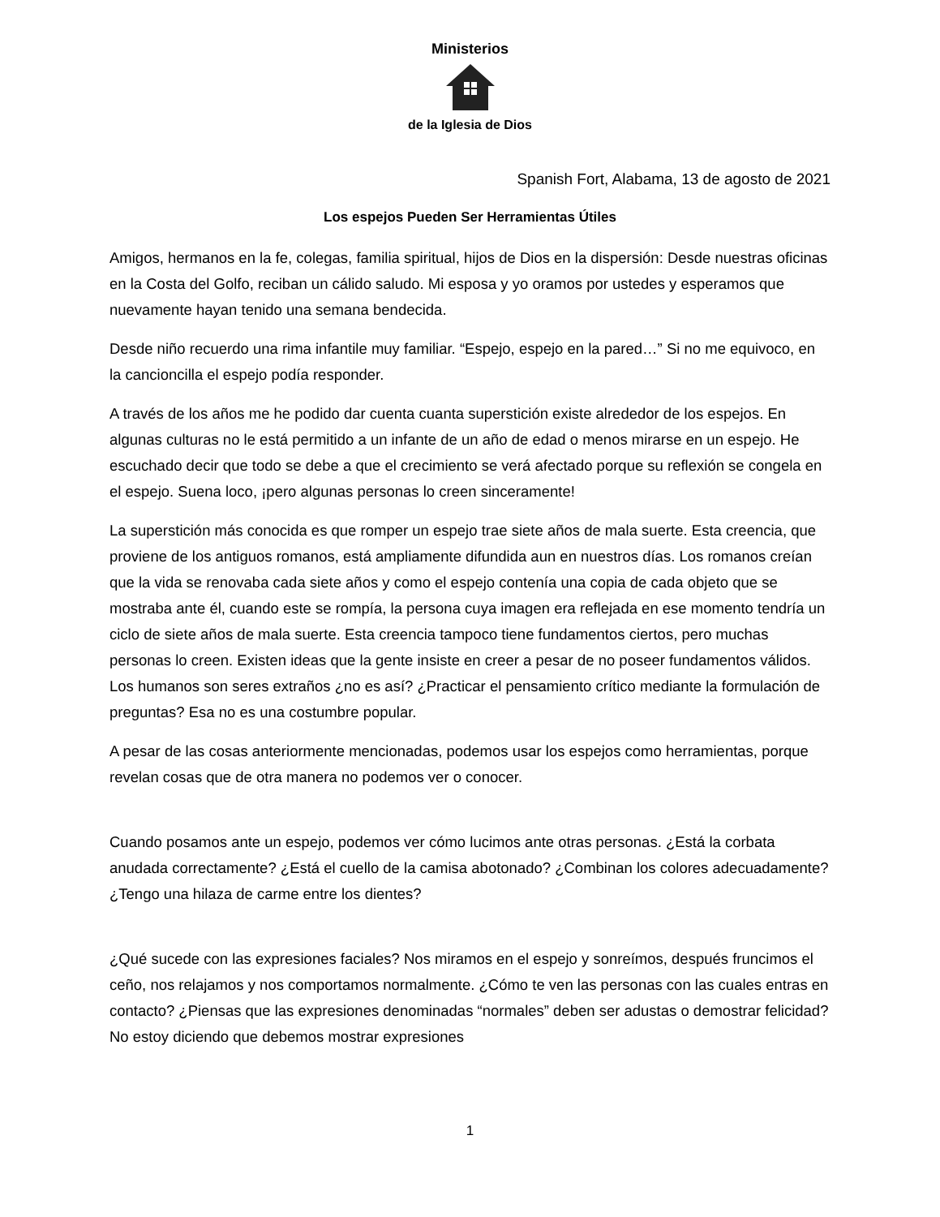Ministerios
de la Iglesia de Dios
Spanish Fort, Alabama, 13 de agosto de 2021
Los espejos Pueden Ser Herramientas Útiles
Amigos, hermanos en la fe, colegas, familia spiritual, hijos de Dios en la dispersión: Desde nuestras oficinas en la Costa del Golfo, reciban un cálido saludo. Mi esposa y yo oramos por ustedes y esperamos que nuevamente hayan tenido una semana bendecida.
Desde niño recuerdo una rima infantile muy familiar. “Espejo, espejo en la pared…” Si no me equivoco, en la cancioncilla el espejo podía responder.
A través de los años me he podido dar cuenta cuanta superstición existe alrededor de los espejos. En algunas culturas no le está permitido a un infante de un año de edad o menos mirarse en un espejo. He escuchado decir que todo se debe a que el crecimiento se verá afectado porque su reflexión se congela en el espejo. Suena loco, ¡pero algunas personas lo creen sinceramente!
La superstición más conocida es que romper un espejo trae siete años de mala suerte. Esta creencia, que proviene de los antiguos romanos, está ampliamente difundida aun en nuestros días. Los romanos creían que la vida se renovaba cada siete años y como el espejo contenía una copia de cada objeto que se mostraba ante él, cuando este se rompía, la persona cuya imagen era reflejada en ese momento tendría un ciclo de siete años de mala suerte. Esta creencia tampoco tiene fundamentos ciertos, pero muchas personas lo creen. Existen ideas que la gente insiste en creer a pesar de no poseer fundamentos válidos. Los humanos son seres extraños ¿no es así? ¿Practicar el pensamiento crítico mediante la formulación de preguntas? Esa no es una costumbre popular.
A pesar de las cosas anteriormente mencionadas, podemos usar los espejos como herramientas, porque revelan cosas que de otra manera no podemos ver o conocer.
Cuando posamos ante un espejo, podemos ver cómo lucimos ante otras personas. ¿Está la corbata anudada correctamente? ¿Está el cuello de la camisa abotonado? ¿Combinan los colores adecuadamente? ¿Tengo una hilaza de carme entre los dientes?
¿Qué sucede con las expresiones faciales? Nos miramos en el espejo y sonreímos, después fruncimos el ceño, nos relajamos y nos comportamos normalmente. ¿Cómo te ven las personas con las cuales entras en contacto? ¿Piensas que las expresiones denominadas “normales” deben ser adustas o demostrar felicidad? No estoy diciendo que debemos mostrar expresiones
1